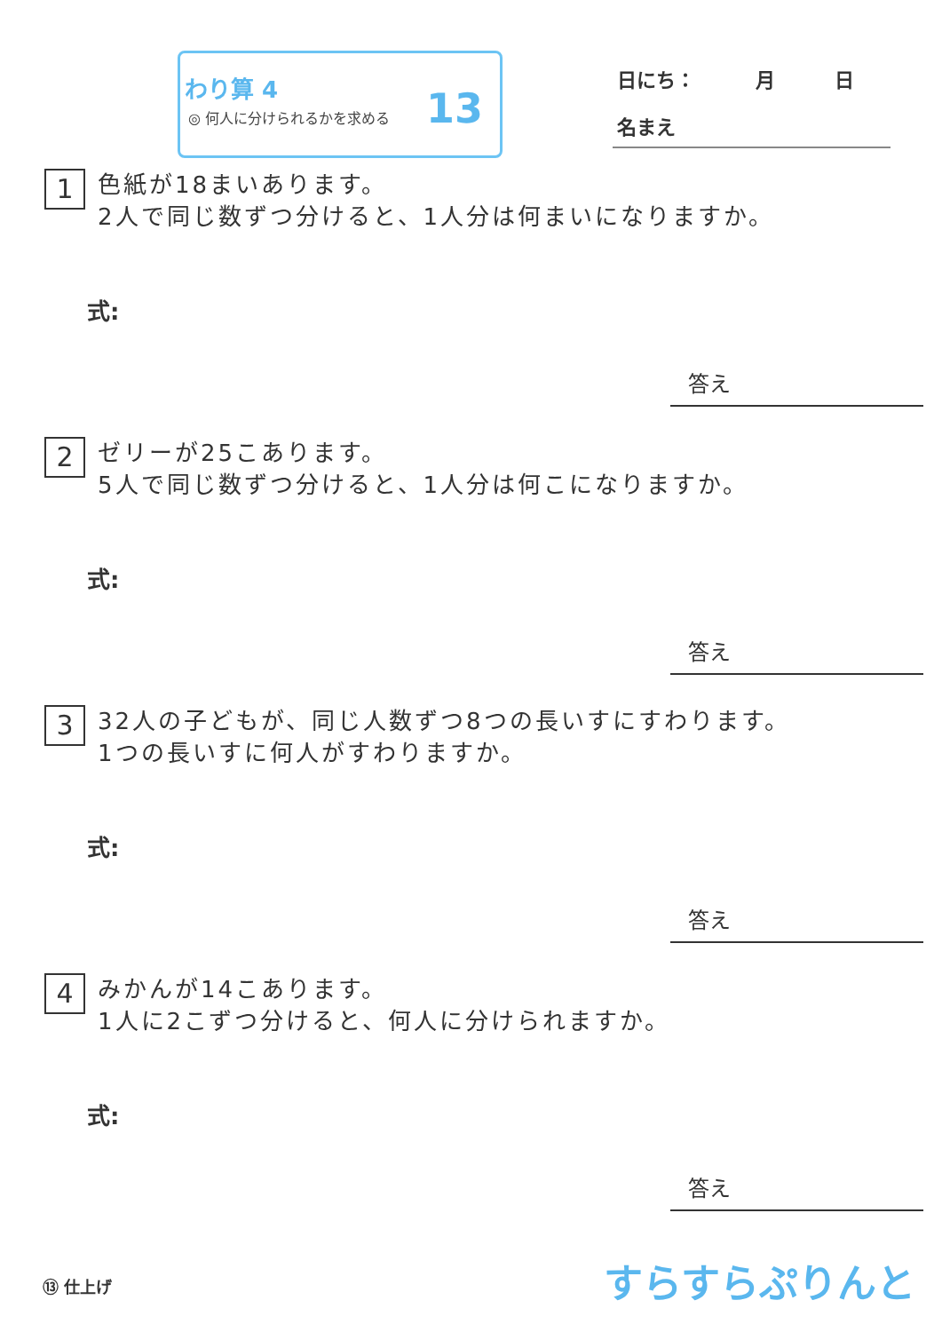わり算 4
◎ 何人に分けられるかを求める 13
日にち： 月 日
名まえ
1 色紙が18まいあります。
2人で同じ数ずつ分けると、1人分は何まいになりますか。
式:
答え
2 ゼリーが25こあります。
5人で同じ数ずつ分けると、1人分は何こになりますか。
式:
答え
3 32人の子どもが、同じ人数ずつ8つの長いすにすわります。
1つの長いすに何人がすわりますか。
式:
答え
4 みかんが14こあります。
1人に2こずつ分けると、何人に分けられますか。
式:
答え
⑬ 仕上げ すらすらぷりんと